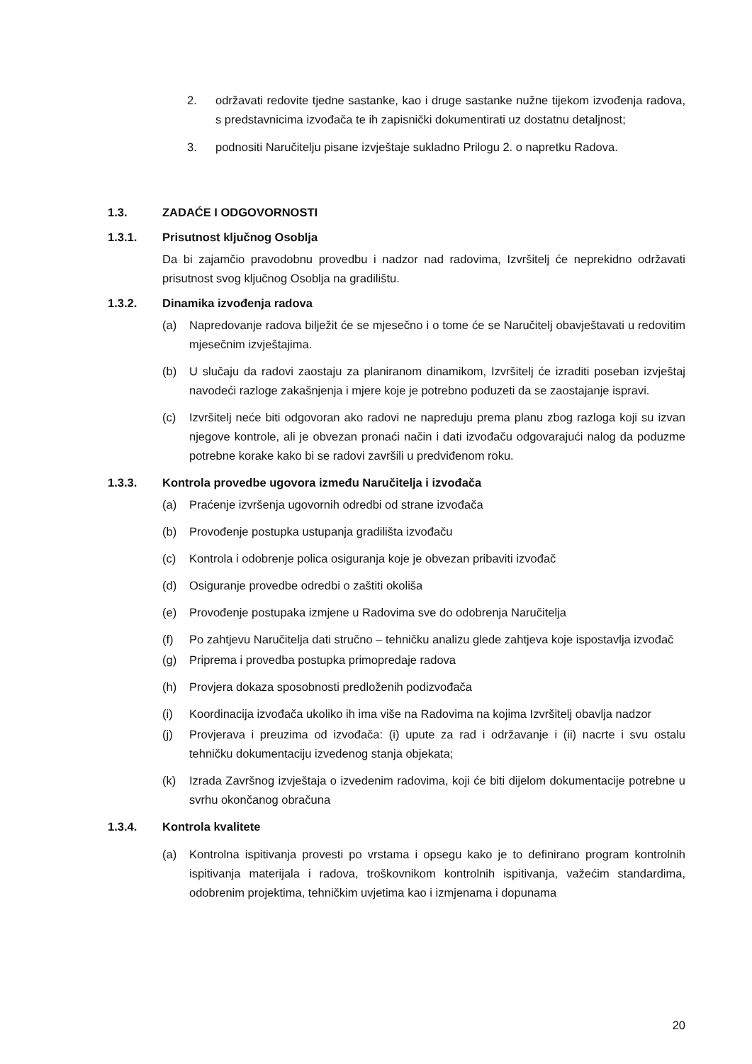2. održavati redovite tjedne sastanke, kao i druge sastanke nužne tijekom izvođenja radova, s predstavnicima izvođača te ih zapisnički dokumentirati uz dostatnu detaljnost;
3. podnositi Naručitelju pisane izvještaje sukladno Prilogu 2. o napretku Radova.
1.3. ZADAĆE I ODGOVORNOSTI
1.3.1. Prisutnost ključnog Osoblja
Da bi zajamčio pravodobnu provedbu i nadzor nad radovima, Izvršitelj će neprekidno održavati prisutnost svog ključnog Osoblja na gradilištu.
1.3.2. Dinamika izvođenja radova
(a) Napredovanje radova bilježit će se mjesečno i o tome će se Naručitelj obavještavati u redovitim mjesečnim izvještajima.
(b) U slučaju da radovi zaostaju za planiranom dinamikom, Izvršitelj će izraditi poseban izvještaj navodeći razloge zakašnjenja i mjere koje je potrebno poduzeti da se zaostajanje ispravi.
(c) Izvršitelj neće biti odgovoran ako radovi ne napreduju prema planu zbog razloga koji su izvan njegove kontrole, ali je obvezan pronaći način i dati izvođaču odgovarajući nalog da poduzme potrebne korake kako bi se radovi završili u predviđenom roku.
1.3.3. Kontrola provedbe ugovora između Naručitelja i izvođača
(a) Praćenje izvršenja ugovornih odredbi od strane izvođača
(b) Provođenje postupka ustupanja gradilišta izvođaču
(c) Kontrola i odobrenje polica osiguranja koje je obvezan pribaviti izvođač
(d) Osiguranje provedbe odredbi o zaštiti okoliša
(e) Provođenje postupaka izmjene u Radovima sve do odobrenja Naručitelja
(f) Po zahtjevu Naručitelja dati stručno – tehničku analizu glede zahtjeva koje ispostavlja izvođač
(g) Priprema i provedba postupka primopredaje radova
(h) Provjera dokaza sposobnosti predloženih podizvođača
(i) Koordinacija izvođača ukoliko ih ima više na Radovima na kojima Izvršitelj obavlja nadzor
(j) Provjerava i preuzima od izvođača: (i) upute za rad i održavanje i (ii) nacrte i svu ostalu tehničku dokumentaciju izvedenog stanja objekata;
(k) Izrada Završnog izvještaja o izvedenim radovima, koji će biti dijelom dokumentacije potrebne u svrhu okončanog obračuna
1.3.4. Kontrola kvalitete
(a) Kontrolna ispitivanja provesti po vrstama i opsegu kako je to definirano program kontrolnih ispitivanja materijala i radova, troškovnikom kontrolnih ispitivanja, važećim standardima, odobrenim projektima, tehničkim uvjetima kao i izmjenama i dopunama
20